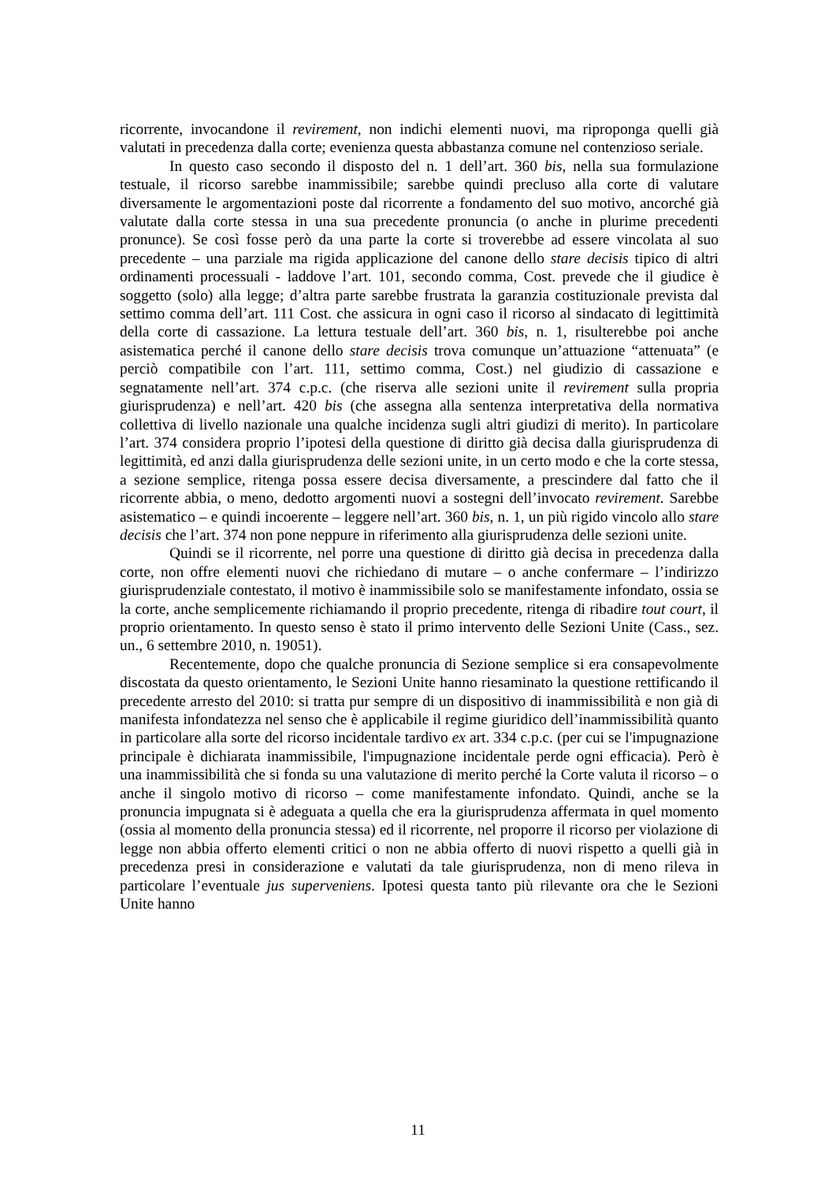ricorrente, invocandone il revirement, non indichi elementi nuovi, ma riproponga quelli già valutati in precedenza dalla corte; evenienza questa abbastanza comune nel contenzioso seriale.
In questo caso secondo il disposto del n. 1 dell’art. 360 bis, nella sua formulazione testuale, il ricorso sarebbe inammissibile; sarebbe quindi precluso alla corte di valutare diversamente le argomentazioni poste dal ricorrente a fondamento del suo motivo, ancorché già valutate dalla corte stessa in una sua precedente pronuncia (o anche in plurime precedenti pronunce). Se così fosse però da una parte la corte si troverebbe ad essere vincolata al suo precedente – una parziale ma rigida applicazione del canone dello stare decisis tipico di altri ordinamenti processuali - laddove l’art. 101, secondo comma, Cost. prevede che il giudice è soggetto (solo) alla legge; d’altra parte sarebbe frustrata la garanzia costituzionale prevista dal settimo comma dell’art. 111 Cost. che assicura in ogni caso il ricorso al sindacato di legittimità della corte di cassazione. La lettura testuale dell’art. 360 bis, n. 1, risulterebbe poi anche asistematica perché il canone dello stare decisis trova comunque un’attuazione “attenuata” (e perciò compatibile con l’art. 111, settimo comma, Cost.) nel giudizio di cassazione e segnatamente nell’art. 374 c.p.c. (che riserva alle sezioni unite il revirement sulla propria giurisprudenza) e nell’art. 420 bis (che assegna alla sentenza interpretativa della normativa collettiva di livello nazionale una qualche incidenza sugli altri giudizi di merito). In particolare l’art. 374 considera proprio l’ipotesi della questione di diritto già decisa dalla giurisprudenza di legittimità, ed anzi dalla giurisprudenza delle sezioni unite, in un certo modo e che la corte stessa, a sezione semplice, ritenga possa essere decisa diversamente, a prescindere dal fatto che il ricorrente abbia, o meno, dedotto argomenti nuovi a sostegni dell’invocato revirement. Sarebbe asistematico – e quindi incoerente – leggere nell’art. 360 bis, n. 1, un più rigido vincolo allo stare decisis che l’art. 374 non pone neppure in riferimento alla giurisprudenza delle sezioni unite.
Quindi se il ricorrente, nel porre una questione di diritto già decisa in precedenza dalla corte, non offre elementi nuovi che richiedano di mutare – o anche confermare – l’indirizzo giurisprudenziale contestato, il motivo è inammissibile solo se manifestamente infondato, ossia se la corte, anche semplicemente richiamando il proprio precedente, ritenga di ribadire tout court, il proprio orientamento. In questo senso è stato il primo intervento delle Sezioni Unite (Cass., sez. un., 6 settembre 2010, n. 19051).
Recentemente, dopo che qualche pronuncia di Sezione semplice si era consapevolmente discostata da questo orientamento, le Sezioni Unite hanno riesaminato la questione rettificando il precedente arresto del 2010: si tratta pur sempre di un dispositivo di inammissibilità e non già di manifesta infondatezza nel senso che è applicabile il regime giuridico dell’inammissibilità quanto in particolare alla sorte del ricorso incidentale tardivo ex art. 334 c.p.c. (per cui se l'impugnazione principale è dichiarata inammissibile, l'impugnazione incidentale perde ogni efficacia). Però è una inammissibilità che si fonda su una valutazione di merito perché la Corte valuta il ricorso – o anche il singolo motivo di ricorso – come manifestamente infondato. Quindi, anche se la pronuncia impugnata si è adeguata a quella che era la giurisprudenza affermata in quel momento (ossia al momento della pronuncia stessa) ed il ricorrente, nel proporre il ricorso per violazione di legge non abbia offerto elementi critici o non ne abbia offerto di nuovi rispetto a quelli già in precedenza presi in considerazione e valutati da tale giurisprudenza, non di meno rileva in particolare l’eventuale jus superveniens. Ipotesi questa tanto più rilevante ora che le Sezioni Unite hanno
11